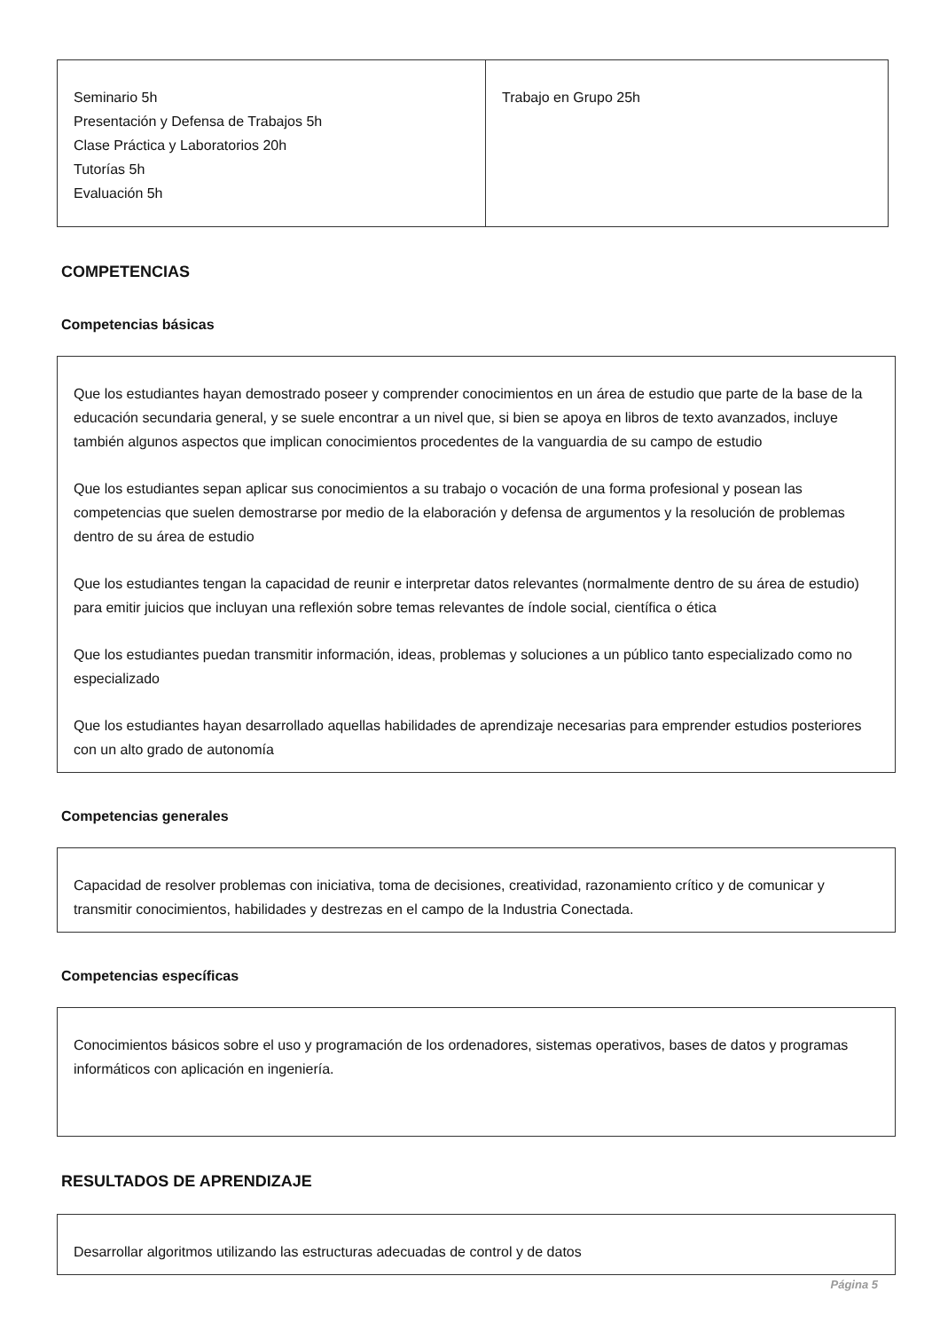| Seminario 5h Presentación y Defensa de Trabajos 5h Clase Práctica y Laboratorios 20h Tutorías 5h Evaluación 5h | Trabajo en Grupo 25h |
COMPETENCIAS
Competencias básicas
Que los estudiantes hayan demostrado poseer y comprender conocimientos en un área de estudio que parte de la base de la educación secundaria general, y se suele encontrar a un nivel que, si bien se apoya en libros de texto avanzados, incluye también algunos aspectos que implican conocimientos procedentes de la vanguardia de su campo de estudio
Que los estudiantes sepan aplicar sus conocimientos a su trabajo o vocación de una forma profesional y posean las competencias que suelen demostrarse por medio de la elaboración y defensa de argumentos y la resolución de problemas dentro de su área de estudio
Que los estudiantes tengan la capacidad de reunir e interpretar datos relevantes (normalmente dentro de su área de estudio) para emitir juicios que incluyan una reflexión sobre temas relevantes de índole social, científica o ética
Que los estudiantes puedan transmitir información, ideas, problemas y soluciones a un público tanto especializado como no especializado
Que los estudiantes hayan desarrollado aquellas habilidades de aprendizaje necesarias para emprender estudios posteriores con un alto grado de autonomía
Competencias generales
Capacidad de resolver problemas con iniciativa, toma de decisiones, creatividad, razonamiento crítico y de comunicar y transmitir conocimientos, habilidades y destrezas en el campo de la Industria Conectada.
Competencias específicas
Conocimientos básicos sobre el uso y programación de los ordenadores, sistemas operativos, bases de datos y programas informáticos con aplicación en ingeniería.
RESULTADOS DE APRENDIZAJE
Desarrollar algoritmos utilizando las estructuras adecuadas de control y de datos
Página 5